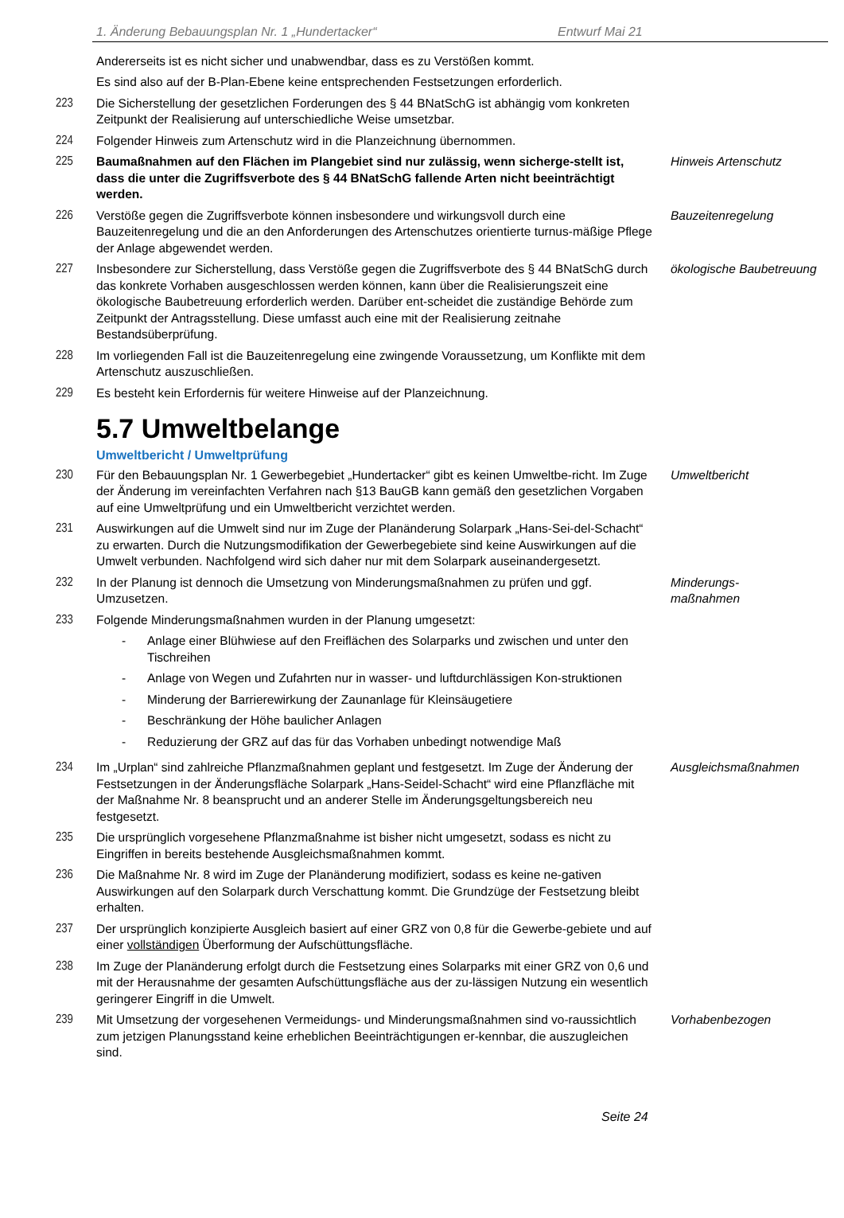1. Änderung Bebauungsplan Nr. 1 „Hundertacker“Entwurf Mai 21
Andererseits ist es nicht sicher und unabwendbar, dass es zu Verstößen kommt.
Es sind also auf der B-Plan-Ebene keine entsprechenden Festsetzungen erforderlich.
223 Die Sicherstellung der gesetzlichen Forderungen des § 44 BNatSchG ist abhängig vom konkreten Zeitpunkt der Realisierung auf unterschiedliche Weise umsetzbar.
224 Folgender Hinweis zum Artenschutz wird in die Planzeichnung übernommen.
225 Baumaßnahmen auf den Flächen im Plangebiet sind nur zulässig, wenn sicherge-stellt ist, dass die unter die Zugriffsverbote des § 44 BNatSchG fallende Arten nicht beeinträchtigt werden.
Hinweis Artenschutz
226 Verstöße gegen die Zugriffsverbote können insbesondere und wirkungsvoll durch eine Bauzeitenregelung und die an den Anforderungen des Artenschutzes orientierte turnus-mäßige Pflege der Anlage abgewendet werden.
Bauzeitenregelung
227 Insbesondere zur Sicherstellung, dass Verstöße gegen die Zugriffsverbote des § 44 BNatSchG durch das konkrete Vorhaben ausgeschlossen werden können, kann über die Realisierungszeit eine ökologische Baubetreuung erforderlich werden. Darüber ent-scheidet die zuständige Behörde zum Zeitpunkt der Antragsstellung. Diese umfasst auch eine mit der Realisierung zeitnahe Bestandsüberprüfung.
ökologische Baubetreuung
228 Im vorliegenden Fall ist die Bauzeitenregelung eine zwingende Voraussetzung, um Konflikte mit dem Artenschutz auszuschließen.
229 Es besteht kein Erfordernis für weitere Hinweise auf der Planzeichnung.
5.7 Umweltbelange
Umweltbericht / Umweltprüfung
230 Für den Bebauungsplan Nr. 1 Gewerbegebiet „Hundertacker“ gibt es keinen Umweltbe-richt. Im Zuge der Änderung im vereinfachten Verfahren nach §13 BauGB kann gemäß den gesetzlichen Vorgaben auf eine Umweltprüfung und ein Umweltbericht verzichtet werden.
Umweltbericht
231 Auswirkungen auf die Umwelt sind nur im Zuge der Planänderung Solarpark „Hans-Sei-del-Schacht“ zu erwarten. Durch die Nutzungsmodifikation der Gewerbegebiete sind keine Auswirkungen auf die Umwelt verbunden. Nachfolgend wird sich daher nur mit dem Solarpark auseinandergesetzt.
232 In der Planung ist dennoch die Umsetzung von Minderungsmaßnahmen zu prüfen und ggf. Umzusetzen.
Minderungs-
maßnahmen
233 Folgende Minderungsmaßnahmen wurden in der Planung umgesetzt:
- Anlage einer Blühwiese auf den Freiflächen des Solarparks und zwischen und unter den Tischreihen
- Anlage von Wegen und Zufahrten nur in wasser- und luftdurchlässigen Kon-struktionen
- Minderung der Barrierewirkung der Zaunanlage für Kleinsäugetiere
- Beschränkung der Höhe baulicher Anlagen
- Reduzierung der GRZ auf das für das Vorhaben unbedingt notwendige Maß
234 Im „Urplan“ sind zahlreiche Pflanzmaßnahmen geplant und festgesetzt. Im Zuge der Änderung der Festsetzungen in der Änderungsfläche Solarpark „Hans-Seidel-Schacht“ wird eine Pflanzfläche mit der Maßnahme Nr. 8 beansprucht und an anderer Stelle im Änderungsgeltungsbereich neu festgesetzt.
Ausgleichsmaßnahmen
235 Die ursprünglich vorgesehene Pflanzmaßnahme ist bisher nicht umgesetzt, sodass es nicht zu Eingriffen in bereits bestehende Ausgleichsmaßnahmen kommt.
236 Die Maßnahme Nr. 8 wird im Zuge der Planänderung modifiziert, sodass es keine ne-gativen Auswirkungen auf den Solarpark durch Verschattung kommt. Die Grundzüge der Festsetzung bleibt erhalten.
237 Der ursprünglich konzipierte Ausgleich basiert auf einer GRZ von 0,8 für die Gewerbe-gebiete und auf einer vollständigen Überformung der Aufschüttungsfläche.
238 Im Zuge der Planänderung erfolgt durch die Festsetzung eines Solarparks mit einer GRZ von 0,6 und mit der Herausnahme der gesamten Aufschüttungsfläche aus der zu-lässigen Nutzung ein wesentlich geringerer Eingriff in die Umwelt.
239 Mit Umsetzung der vorgesehenen Vermeidungs- und Minderungsmaßnahmen sind vo-raussichtlich zum jetzigen Planungsstand keine erheblichen Beeinträchtigungen er-kennbar, die auszugleichen sind.
Vorhabenbezogen
Seite 24